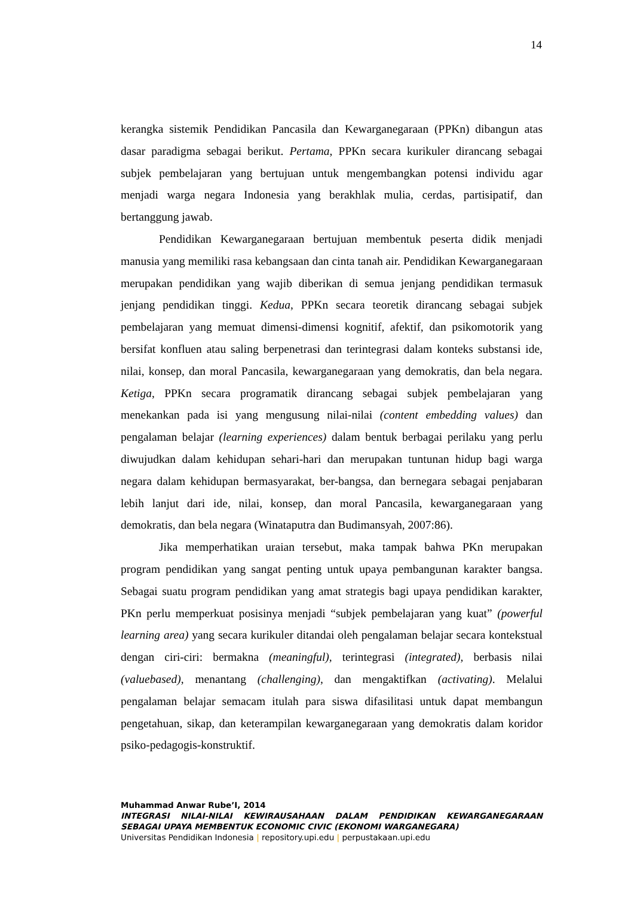14
kerangka sistemik Pendidikan Pancasila dan Kewarganegaraan (PPKn) dibangun atas dasar paradigma sebagai berikut. Pertama, PPKn secara kurikuler dirancang sebagai subjek pembelajaran yang bertujuan untuk mengembangkan potensi individu agar menjadi warga negara Indonesia yang berakhlak mulia, cerdas, partisipatif, dan bertanggung jawab.
Pendidikan Kewarganegaraan bertujuan membentuk peserta didik menjadi manusia yang memiliki rasa kebangsaan dan cinta tanah air. Pendidikan Kewarganegaraan merupakan pendidikan yang wajib diberikan di semua jenjang pendidikan termasuk jenjang pendidikan tinggi. Kedua, PPKn secara teoretik dirancang sebagai subjek pembelajaran yang memuat dimensi-dimensi kognitif, afektif, dan psikomotorik yang bersifat konfluen atau saling berpenetrasi dan terintegrasi dalam konteks substansi ide, nilai, konsep, dan moral Pancasila, kewarganegaraan yang demokratis, dan bela negara. Ketiga, PPKn secara programatik dirancang sebagai subjek pembelajaran yang menekankan pada isi yang mengusung nilai-nilai (content embedding values) dan pengalaman belajar (learning experiences) dalam bentuk berbagai perilaku yang perlu diwujudkan dalam kehidupan sehari-hari dan merupakan tuntunan hidup bagi warga negara dalam kehidupan bermasyarakat, ber-bangsa, dan bernegara sebagai penjabaran lebih lanjut dari ide, nilai, konsep, dan moral Pancasila, kewarganegaraan yang demokratis, dan bela negara (Winataputra dan Budimansyah, 2007:86).
Jika memperhatikan uraian tersebut, maka tampak bahwa PKn merupakan program pendidikan yang sangat penting untuk upaya pembangunan karakter bangsa. Sebagai suatu program pendidikan yang amat strategis bagi upaya pendidikan karakter, PKn perlu memperkuat posisinya menjadi “subjek pembelajaran yang kuat” (powerful learning area) yang secara kurikuler ditandai oleh pengalaman belajar secara kontekstual dengan ciri-ciri: bermakna (meaningful), terintegrasi (integrated), berbasis nilai (valuebased), menantang (challenging), dan mengaktifkan (activating). Melalui pengalaman belajar semacam itulah para siswa difasilitasi untuk dapat membangun pengetahuan, sikap, dan keterampilan kewarganegaraan yang demokratis dalam koridor psiko-pedagogis-konstruktif.
Muhammad Anwar Rube’I, 2014
INTEGRASI NILAI-NILAI KEWIRAUSAHAAN DALAM PENDIDIKAN KEWARGANEGARAAN SEBAGAI UPAYA MEMBENTUK ECONOMIC CIVIC (EKONOMI WARGANEGARA)
Universitas Pendidikan Indonesia | repository.upi.edu | perpustakaan.upi.edu